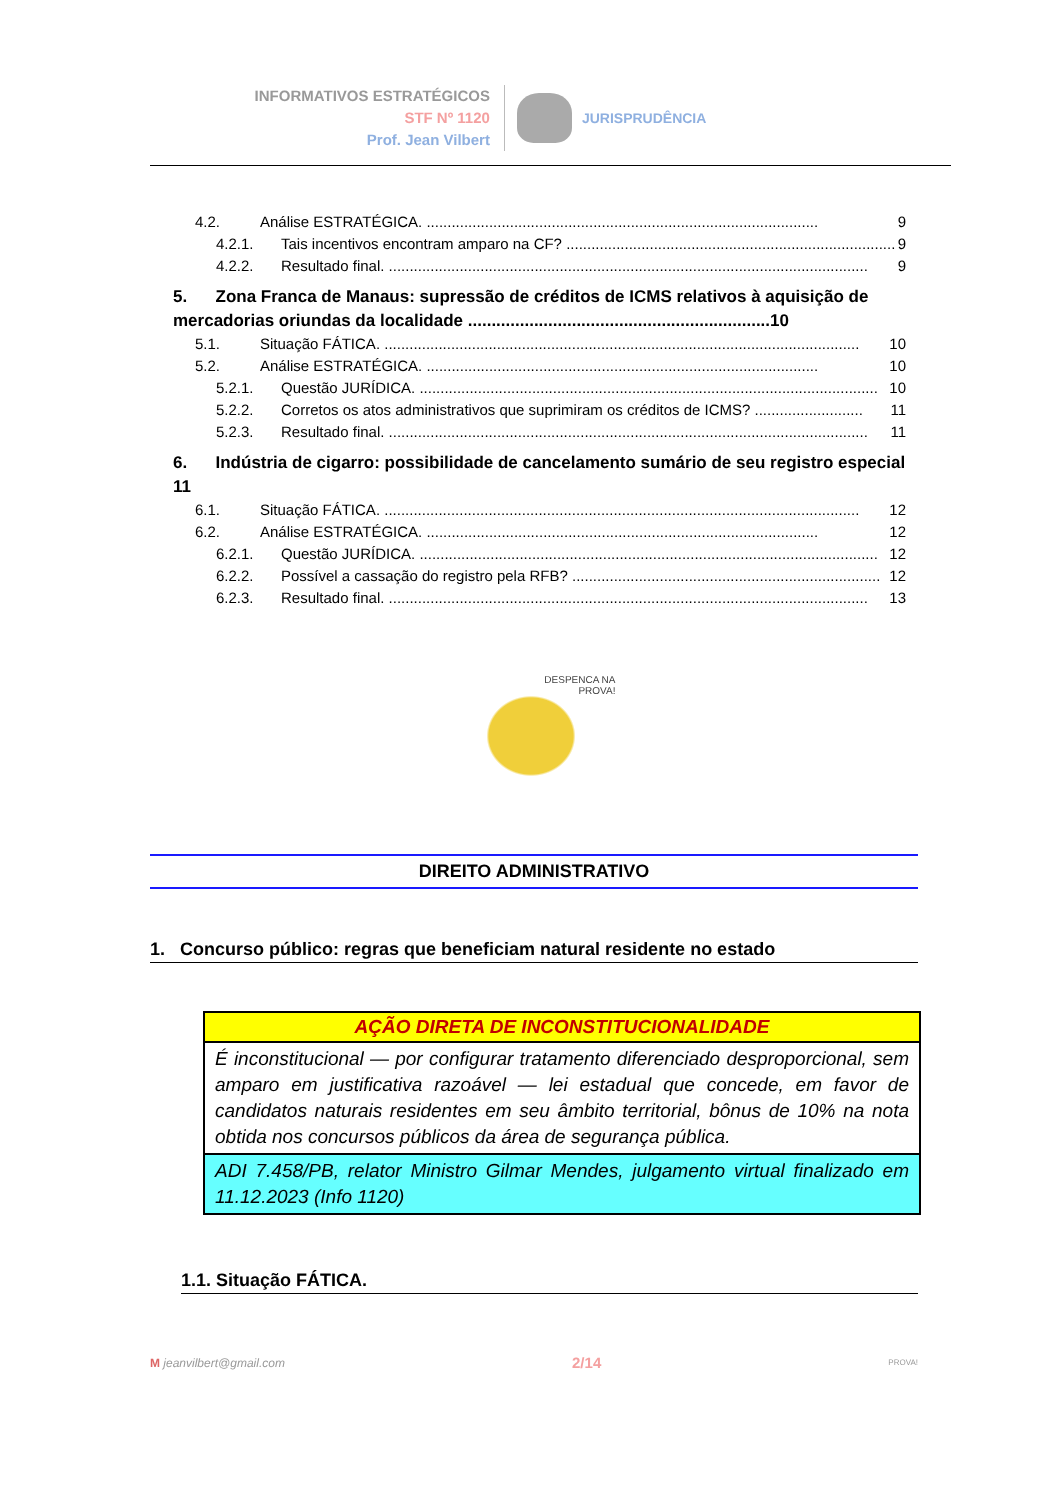INFORMATIVOS ESTRATÉGICOS
STF Nº 1120
Prof. Jean Vilbert
JURISPRUDÊNCIA
4.2. Análise ESTRATÉGICA. .............................................................................................. 9
4.2.1. Tais incentivos encontram amparo na CF? ............................................................................... 9
4.2.2. Resultado final. ................................................................................................................... 9
5. Zona Franca de Manaus: supressão de créditos de ICMS relativos à aquisição de mercadorias oriundas da localidade ................................................................10
5.1. Situação FÁTICA. .................................................................................................................. 10
5.2. Análise ESTRATÉGICA. .............................................................................................. 10
5.2.1. Questão JURÍDICA. .............................................................................................................. 10
5.2.2. Corretos os atos administrativos que suprimiram os créditos de ICMS? .......................... 11
5.2.3. Resultado final. ................................................................................................................... 11
6. Indústria de cigarro: possibilidade de cancelamento sumário de seu registro especial 11
6.1. Situação FÁTICA. .................................................................................................................. 12
6.2. Análise ESTRATÉGICA. .............................................................................................. 12
6.2.1. Questão JURÍDICA. .............................................................................................................. 12
6.2.2. Possível a cassação do registro pela RFB? .......................................................................... 12
6.2.3. Resultado final. ................................................................................................................... 13
DESPENCA NA
PROVA!
DIREITO ADMINISTRATIVO
1. Concurso público: regras que beneficiam natural residente no estado
| AÇÃO DIRETA DE INCONSTITUCIONALIDADE |
| --- |
| É inconstitucional — por configurar tratamento diferenciado desproporcional, sem amparo em justificativa razoável — lei estadual que concede, em favor de candidatos naturais residentes em seu âmbito territorial, bônus de 10% na nota obtida nos concursos públicos da área de segurança pública. |
| ADI 7.458/PB, relator Ministro Gilmar Mendes, julgamento virtual finalizado em 11.12.2023 (Info 1120) |
1.1. Situação FÁTICA.
M jeanvilbert@gmail.com 2/14 PROVA!